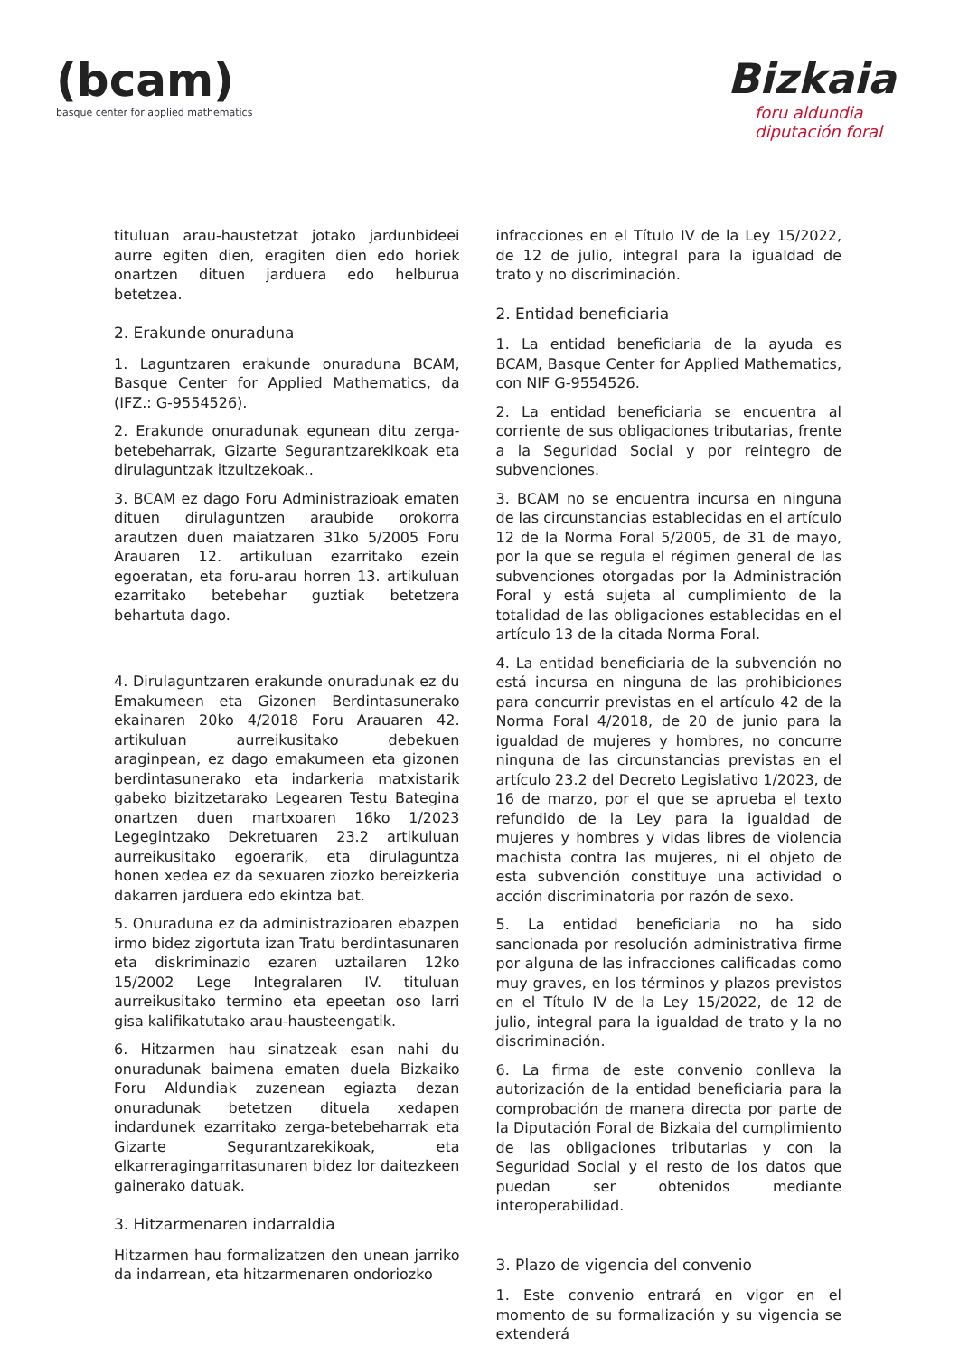(bcam)
basque center for applied mathematics
Bizkaia
foru aldundia
diputación foral
tituluan arau-haustetzat jotako jardunbideei aurre egiten dien, eragiten dien edo horiek onartzen dituen jarduera edo helburua betetzea.
2. Erakunde onuraduna
1. Laguntzaren erakunde onuraduna BCAM, Basque Center for Applied Mathematics, da (IFZ.: G-9554526).
2. Erakunde onuradunak egunean ditu zerga-betebeharrak, Gizarte Segurantzarekikoak eta dirulaguntzak itzultzekoak..
3. BCAM ez dago Foru Administrazioak ematen dituen dirulaguntzen araubide orokorra arautzen duen maiatzaren 31ko 5/2005 Foru Arauaren 12. artikuluan ezarritako ezein egoeratan, eta foru-arau horren 13. artikuluan ezarritako betebehar guztiak betetzera behartuta dago.
4. Dirulaguntzaren erakunde onuradunak ez du Emakumeen eta Gizonen Berdintasunerako ekainaren 20ko 4/2018 Foru Arauaren 42. artikuluan aurreikusitako debekuen araginpean, ez dago emakumeen eta gizonen berdintasunerako eta indarkeria matxistarik gabeko bizitzetarako Legearen Testu Bategina onartzen duen martxoaren 16ko 1/2023 Legegintzako Dekretuaren 23.2 artikuluan aurreikusitako egoerarik, eta dirulaguntza honen xedea ez da sexuaren ziozko bereizkeria dakarren jarduera edo ekintza bat.
5. Onuraduna ez da administrazioaren ebazpen irmo bidez zigortuta izan Tratu berdintasunaren eta diskriminazio ezaren uztailaren 12ko 15/2002 Lege Integralaren IV. tituluan aurreikusitako termino eta epeetan oso larri gisa kalifikatutako arau-hausteengatik.
6. Hitzarmen hau sinatzeak esan nahi du onuradunak baimena ematen duela Bizkaiko Foru Aldundiak zuzenean egiazta dezan onuradunak betetzen dituela xedapen indardunek ezarritako zerga-betebeharrak eta Gizarte Segurantzarekikoak, eta elkarreragingarritasunaren bidez lor daitezkeen gainerako datuak.
3. Hitzarmenaren indarraldia
Hitzarmen hau formalizatzen den unean jarriko da indarrean, eta hitzarmenaren ondoriozko
infracciones en el Título IV de la Ley 15/2022, de 12 de julio, integral para la igualdad de trato y no discriminación.
2. Entidad beneficiaria
1. La entidad beneficiaria de la ayuda es BCAM, Basque Center for Applied Mathematics, con NIF G-9554526.
2. La entidad beneficiaria se encuentra al corriente de sus obligaciones tributarias, frente a la Seguridad Social y por reintegro de subvenciones.
3. BCAM no se encuentra incursa en ninguna de las circunstancias establecidas en el artículo 12 de la Norma Foral 5/2005, de 31 de mayo, por la que se regula el régimen general de las subvenciones otorgadas por la Administración Foral y está sujeta al cumplimiento de la totalidad de las obligaciones establecidas en el artículo 13 de la citada Norma Foral.
4. La entidad beneficiaria de la subvención no está incursa en ninguna de las prohibiciones para concurrir previstas en el artículo 42 de la Norma Foral 4/2018, de 20 de junio para la igualdad de mujeres y hombres, no concurre ninguna de las circunstancias previstas en el artículo 23.2 del Decreto Legislativo 1/2023, de 16 de marzo, por el que se aprueba el texto refundido de la Ley para la igualdad de mujeres y hombres y vidas libres de violencia machista contra las mujeres, ni el objeto de esta subvención constituye una actividad o acción discriminatoria por razón de sexo.
5. La entidad beneficiaria no ha sido sancionada por resolución administrativa firme por alguna de las infracciones calificadas como muy graves, en los términos y plazos previstos en el Título IV de la Ley 15/2022, de 12 de julio, integral para la igualdad de trato y la no discriminación.
6. La firma de este convenio conlleva la autorización de la entidad beneficiaria para la comprobación de manera directa por parte de la Diputación Foral de Bizkaia del cumplimiento de las obligaciones tributarias y con la Seguridad Social y el resto de los datos que puedan ser obtenidos mediante interoperabilidad.
3. Plazo de vigencia del convenio
1. Este convenio entrará en vigor en el momento de su formalización y su vigencia se extenderá